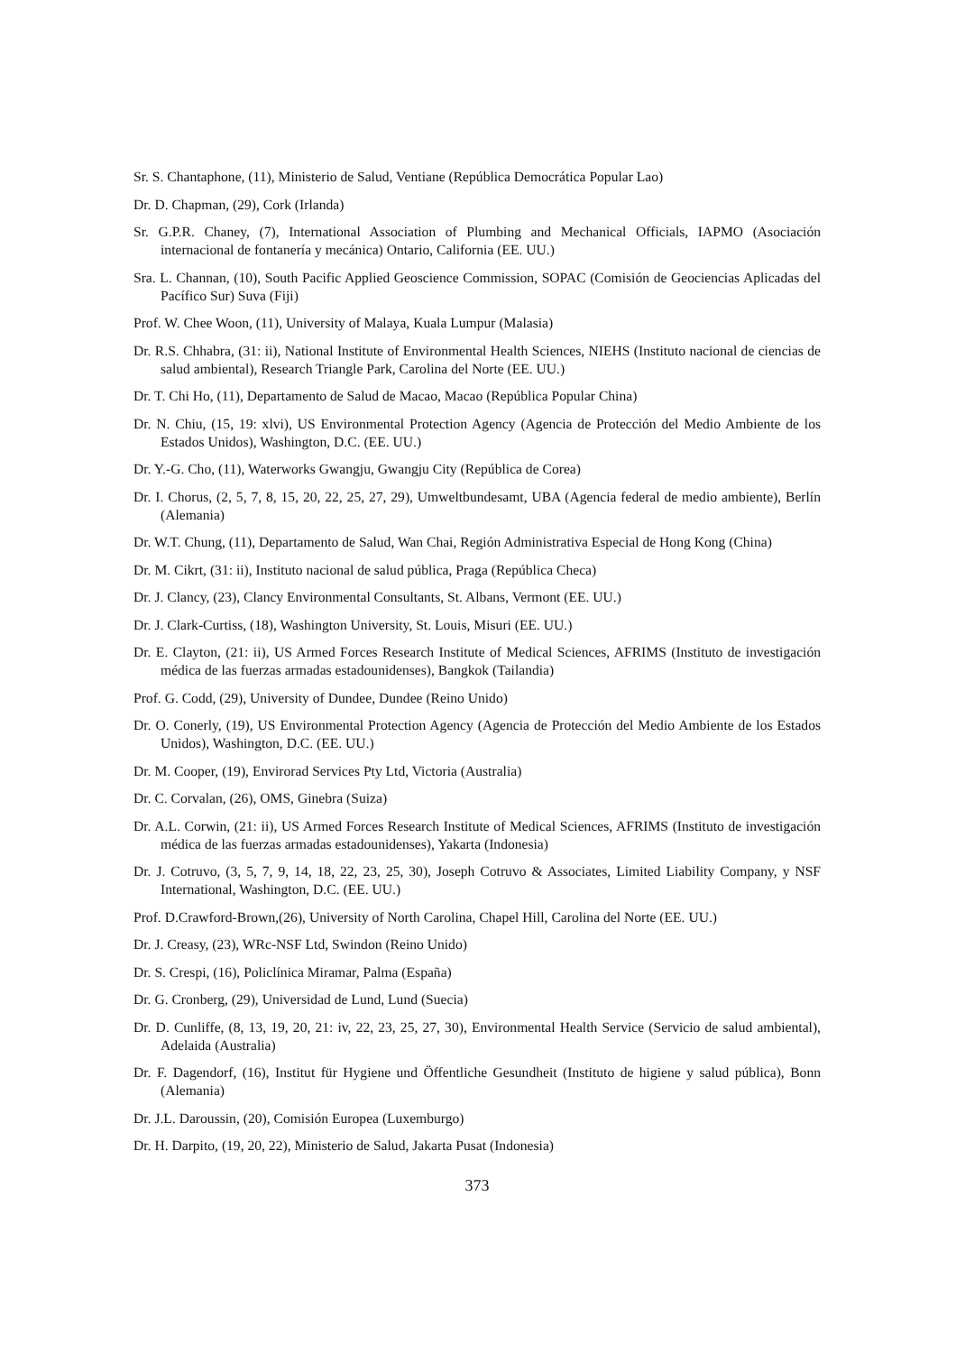Sr. S. Chantaphone, (11), Ministerio de Salud, Ventiane (República Democrática Popular Lao)
Dr. D. Chapman, (29), Cork (Irlanda)
Sr. G.P.R. Chaney, (7), International Association of Plumbing and Mechanical Officials, IAPMO (Asociación internacional de fontanería y mecánica) Ontario, California (EE. UU.)
Sra. L. Channan, (10), South Pacific Applied Geoscience Commission, SOPAC (Comisión de Geociencias Aplicadas del Pacífico Sur) Suva (Fiji)
Prof. W. Chee Woon, (11), University of Malaya, Kuala Lumpur (Malasia)
Dr. R.S. Chhabra, (31: ii), National Institute of Environmental Health Sciences, NIEHS (Instituto nacional de ciencias de salud ambiental), Research Triangle Park, Carolina del Norte (EE. UU.)
Dr. T. Chi Ho, (11), Departamento de Salud de Macao, Macao (República Popular China)
Dr. N. Chiu, (15, 19: xlvi), US Environmental Protection Agency (Agencia de Protección del Medio Ambiente de los Estados Unidos), Washington, D.C. (EE. UU.)
Dr. Y.-G. Cho, (11), Waterworks Gwangju, Gwangju City (República de Corea)
Dr. I. Chorus, (2, 5, 7, 8, 15, 20, 22, 25, 27, 29), Umweltbundesamt, UBA (Agencia federal de medio ambiente), Berlín (Alemania)
Dr. W.T. Chung, (11), Departamento de Salud, Wan Chai, Región Administrativa Especial de Hong Kong (China)
Dr. M. Cikrt, (31: ii), Instituto nacional de salud pública, Praga (República Checa)
Dr. J. Clancy, (23), Clancy Environmental Consultants, St. Albans, Vermont (EE. UU.)
Dr. J. Clark-Curtiss, (18), Washington University, St. Louis, Misuri (EE. UU.)
Dr. E. Clayton, (21: ii), US Armed Forces Research Institute of Medical Sciences, AFRIMS (Instituto de investigación médica de las fuerzas armadas estadounidenses), Bangkok (Tailandia)
Prof. G. Codd, (29), University of Dundee, Dundee (Reino Unido)
Dr. O. Conerly, (19), US Environmental Protection Agency (Agencia de Protección del Medio Ambiente de los Estados Unidos), Washington, D.C. (EE. UU.)
Dr. M. Cooper, (19), Envirorad Services Pty Ltd, Victoria (Australia)
Dr. C. Corvalan, (26), OMS, Ginebra (Suiza)
Dr. A.L. Corwin, (21: ii), US Armed Forces Research Institute of Medical Sciences, AFRIMS (Instituto de investigación médica de las fuerzas armadas estadounidenses), Yakarta (Indonesia)
Dr. J. Cotruvo, (3, 5, 7, 9, 14, 18, 22, 23, 25, 30), Joseph Cotruvo & Associates, Limited Liability Company, y NSF International, Washington, D.C. (EE. UU.)
Prof. D.Crawford-Brown,(26), University of North Carolina, Chapel Hill, Carolina del Norte (EE. UU.)
Dr. J. Creasy, (23), WRc-NSF Ltd, Swindon (Reino Unido)
Dr. S. Crespi, (16), Policlínica Miramar, Palma (España)
Dr. G. Cronberg, (29), Universidad de Lund, Lund (Suecia)
Dr. D. Cunliffe, (8, 13, 19, 20, 21: iv, 22, 23, 25, 27, 30), Environmental Health Service (Servicio de salud ambiental), Adelaida (Australia)
Dr. F. Dagendorf, (16), Institut für Hygiene und Öffentliche Gesundheit (Instituto de higiene y salud pública), Bonn (Alemania)
Dr. J.L. Daroussin, (20), Comisión Europea (Luxemburgo)
Dr. H. Darpito, (19, 20, 22), Ministerio de Salud, Jakarta Pusat (Indonesia)
373